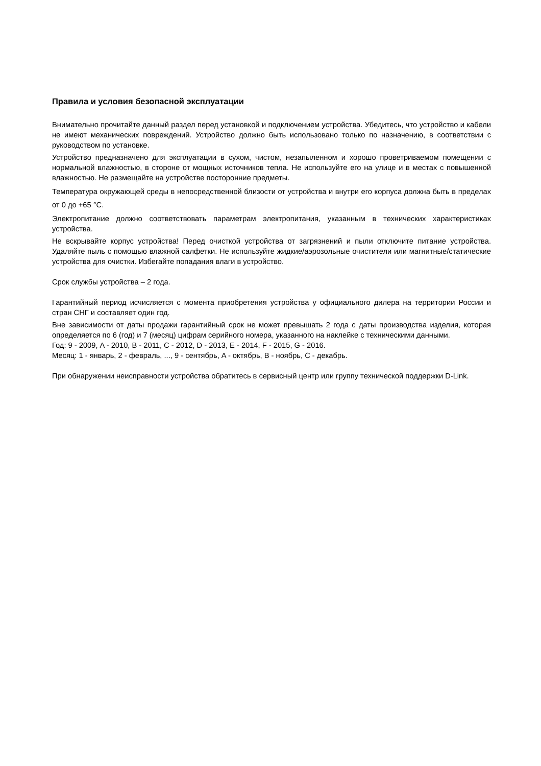Правила и условия безопасной эксплуатации
Внимательно прочитайте данный раздел перед установкой и подключением устройства. Убедитесь, что устройство и кабели не имеют механических повреждений. Устройство должно быть использовано только по назначению, в соответствии с руководством по установке.
Устройство предназначено для эксплуатации в сухом, чистом, незапыленном и хорошо проветриваемом помещении с нормальной влажностью, в стороне от мощных источников тепла. Не используйте его на улице и в местах с повышенной влажностью. Не размещайте на устройстве посторонние предметы.
Температура окружающей среды в непосредственной близости от устройства и внутри его корпуса должна быть в пределах от 0 до +65 °C.
Электропитание должно соответствовать параметрам электропитания, указанным в технических характеристиках устройства.
Не вскрывайте корпус устройства! Перед очисткой устройства от загрязнений и пыли отключите питание устройства. Удаляйте пыль с помощью влажной салфетки. Не используйте жидкие/аэрозольные очистители или магнитные/статические устройства для очистки. Избегайте попадания влаги в устройство.
Срок службы устройства – 2 года.
Гарантийный период исчисляется с момента приобретения устройства у официального дилера на территории России и стран СНГ и составляет один год.
Вне зависимости от даты продажи гарантийный срок не может превышать 2 года с даты производства изделия, которая определяется по 6 (год) и 7 (месяц) цифрам серийного номера, указанного на наклейке с техническими данными.
Год: 9 - 2009, A - 2010, B - 2011, C - 2012, D - 2013, E - 2014, F - 2015, G - 2016.
Месяц: 1 - январь, 2 - февраль, ..., 9 - сентябрь, A - октябрь, B - ноябрь, C - декабрь.
При обнаружении неисправности устройства обратитесь в сервисный центр или группу технической поддержки D-Link.